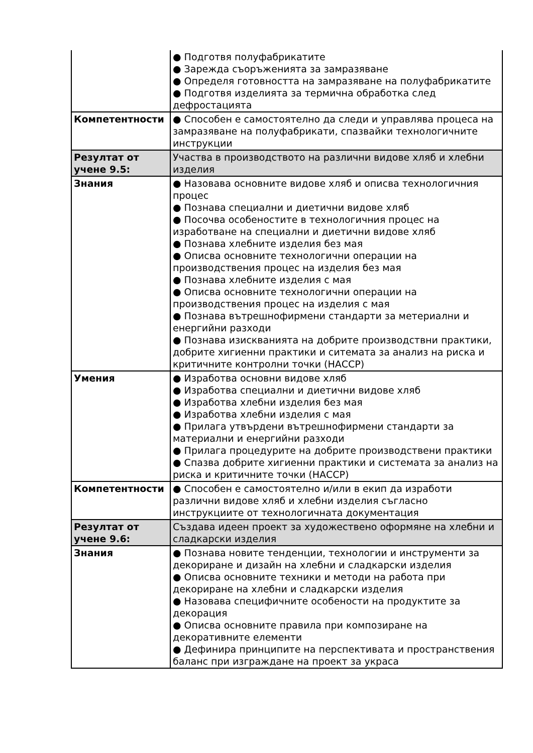| | ● Подготвя полуфабрикатите ● Зарежда съоръженията за замразяване ● Определя готовността на замразяване на полуфабрикатите ● Подготвя изделията за термична обработка след дефростацията |
| Компетентности | ● Способен е самостоятелно да следи и управлява процеса на замразяване на полуфабрикати, спазвайки технологичните инструкции |
| Резултат от учене 9.5: | Участва в производството на различни видове хляб и хлебни изделия |
| Знания | ● Назовава основните видове хляб и описва технологичния процес ● Познава специални и диетични видове хляб ● Посочва особеностите в технологичния процес на изработване на специални и диетични видове хляб ● Познава хлебните изделия без мая ● Описва основните технологични операции на производствения процес на изделия без мая ● Познава хлебните изделия с мая ● Описва основните технологични операции на производствения процес на изделия с мая ● Познава вътрешнофирмени стандарти за метериални и енергийни разходи ● Познава изискванията на добрите производствни практики, добрите хигиенни практики и ситемата за анализ на риска и критичните контролни точки (НАССР) |
| Умения | ● Изработва основни видове хляб ● Изработва специални и диетични видове хляб ● Изработва хлебни изделия без мая ● Изработва хлебни изделия с мая ● Прилага утвърдени вътрешнофирмени стандарти за материални и енергийни разходи ● Прилага процедурите на добрите производствени практики ● Спазва добрите хигиенни практики и системата за анализ на риска и критичните точки (НАССР) |
| Компетентности | ● Способен е самостоятелно и/или в екип да изработи различни видове хляб и хлебни изделия съгласно инструкциите от технологичната документация |
| Резултат от учене 9.6: | Създава идеен проект за художествено оформяне на хлебни и сладкарски изделия |
| Знания | ● Познава новите тенденции, технологии и инструменти за декориране и дизайн на хлебни и сладкарски изделия ● Описва основните техники и методи на работа при декориране на хлебни и сладкарски изделия ● Назовава специфичните особености на продуктите за декорация ● Описва основните правила при композиране на декоративните елементи ● Дефинира принципите на перспективата и пространствения баланс при изграждане на проект за украса |